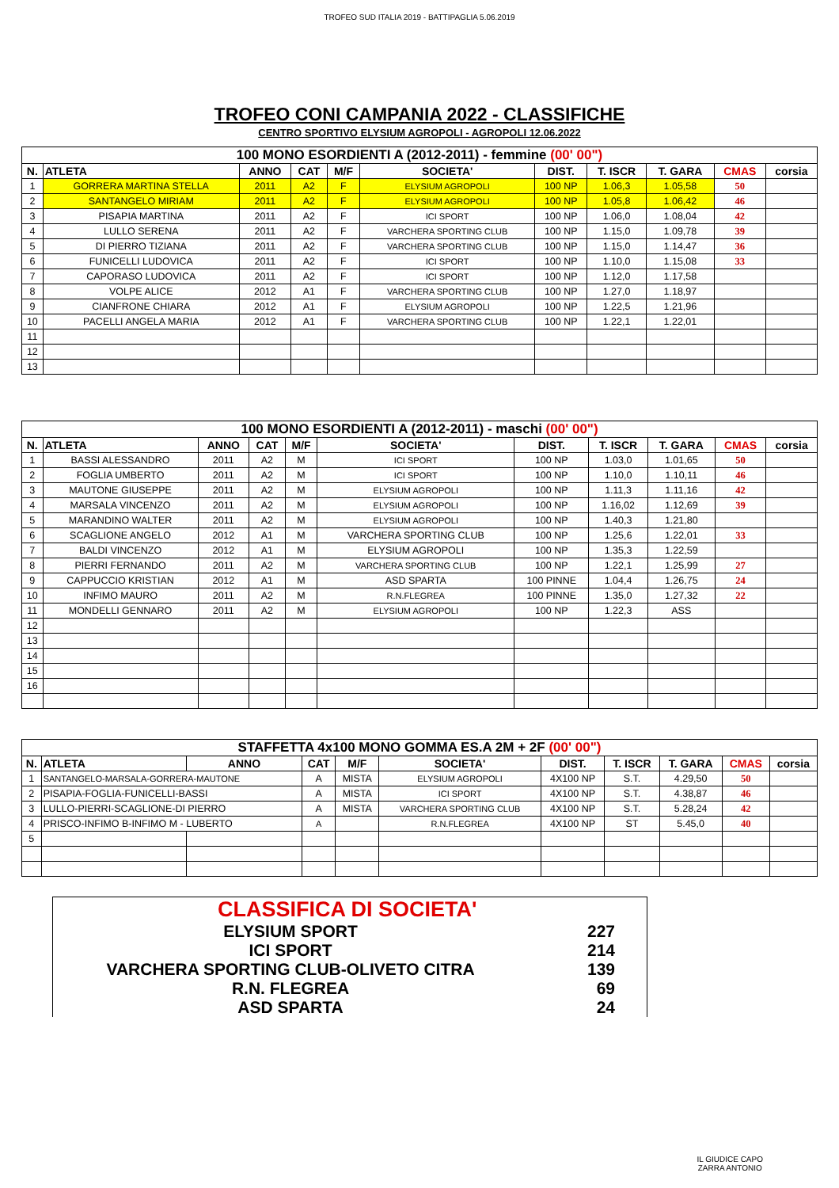TROFEO SUD ITALIA 2019 - BATTIPAGLIA 5.06.2019
TROFEO CONI CAMPANIA 2022 - CLASSIFICHE
CENTRO SPORTIVO ELYSIUM AGROPOLI - AGROPOLI 12.06.2022
| 100 MONO ESORDIENTI A (2012-2011) - femmine (00' 00") | | | | | | | | | | |
| N. | ATLETA | ANNO | CAT | M/F | SOCIETA' | DIST. | T. ISCR | T. GARA | CMAS | corsia |
| 1 | GORRERA MARTINA STELLA | 2011 | A2 | F | ELYSIUM AGROPOLI | 100 NP | 1.06,3 | 1.05,58 | 50 | |
| 2 | SANTANGELO MIRIAM | 2011 | A2 | F | ELYSIUM AGROPOLI | 100 NP | 1.05,8 | 1.06,42 | 46 | |
| 3 | PISAPIA MARTINA | 2011 | A2 | F | ICI SPORT | 100 NP | 1.06,0 | 1.08,04 | 42 | |
| 4 | LULLO SERENA | 2011 | A2 | F | VARCHERA SPORTING CLUB | 100 NP | 1.15,0 | 1.09,78 | 39 | |
| 5 | DI PIERRO TIZIANA | 2011 | A2 | F | VARCHERA SPORTING CLUB | 100 NP | 1.15,0 | 1.14,47 | 36 | |
| 6 | FUNICELLI LUDOVICA | 2011 | A2 | F | ICI SPORT | 100 NP | 1.10,0 | 1.15,08 | 33 | |
| 7 | CAPORASO LUDOVICA | 2011 | A2 | F | ICI SPORT | 100 NP | 1.12,0 | 1.17,58 | | |
| 8 | VOLPE ALICE | 2012 | A1 | F | VARCHERA SPORTING CLUB | 100 NP | 1.27,0 | 1.18,97 | | |
| 9 | CIANFRONE CHIARA | 2012 | A1 | F | ELYSIUM AGROPOLI | 100 NP | 1.22,5 | 1.21,96 | | |
| 10 | PACELLI ANGELA MARIA | 2012 | A1 | F | VARCHERA SPORTING CLUB | 100 NP | 1.22,1 | 1.22,01 | | |
| 11 | | | | | | | | | | |
| 12 | | | | | | | | | | |
| 13 | | | | | | | | | | |
| 100 MONO ESORDIENTI A (2012-2011) - maschi (00' 00") | | | | | | | | | | |
| N. | ATLETA | ANNO | CAT | M/F | SOCIETA' | DIST. | T. ISCR | T. GARA | CMAS | corsia |
| 1 | BASSI ALESSANDRO | 2011 | A2 | M | ICI SPORT | 100 NP | 1.03,0 | 1.01,65 | 50 | |
| 2 | FOGLIA UMBERTO | 2011 | A2 | M | ICI SPORT | 100 NP | 1.10,0 | 1.10,11 | 46 | |
| 3 | MAUTONE GIUSEPPE | 2011 | A2 | M | ELYSIUM AGROPOLI | 100 NP | 1.11,3 | 1.11,16 | 42 | |
| 4 | MARSALA VINCENZO | 2011 | A2 | M | ELYSIUM AGROPOLI | 100 NP | 1.16,02 | 1.12,69 | 39 | |
| 5 | MARANDINO WALTER | 2011 | A2 | M | ELYSIUM AGROPOLI | 100 NP | 1.40,3 | 1.21,80 | | |
| 6 | SCAGLIONE ANGELO | 2012 | A1 | M | VARCHERA SPORTING CLUB | 100 NP | 1.25,6 | 1.22,01 | 33 | |
| 7 | BALDI VINCENZO | 2012 | A1 | M | ELYSIUM AGROPOLI | 100 NP | 1.35,3 | 1.22,59 | | |
| 8 | PIERRI FERNANDO | 2011 | A2 | M | VARCHERA SPORTING CLUB | 100 NP | 1.22,1 | 1.25,99 | 27 | |
| 9 | CAPPUCCIO KRISTIAN | 2012 | A1 | M | ASD SPARTA | 100 PINNE | 1.04,4 | 1.26,75 | 24 | |
| 10 | INFIMO MAURO | 2011 | A2 | M | R.N.FLEGREA | 100 PINNE | 1.35,0 | 1.27,32 | 22 | |
| 11 | MONDELLI GENNARO | 2011 | A2 | M | ELYSIUM AGROPOLI | 100 NP | 1.22,3 | ASS | | |
| 12 | | | | | | | | | | |
| 13 | | | | | | | | | | |
| 14 | | | | | | | | | | |
| 15 | | | | | | | | | | |
| 16 | | | | | | | | | | |
| STAFFETTA 4x100 MONO GOMMA ES.A 2M + 2F (00' 00") | | | | | | | | | | |
| N. | ATLETA | ANNO | CAT | M/F | SOCIETA' | DIST. | T. ISCR | T. GARA | CMAS | corsia |
| 1 | SANTANGELO-MARSALA-GORRERA-MAUTONE | | A | MISTA | ELYSIUM AGROPOLI | 4X100 NP | S.T. | 4.29,50 | 50 | |
| 2 | PISAPIA-FOGLIA-FUNICELLI-BASSI | | A | MISTA | ICI SPORT | 4X100 NP | S.T. | 4.38,87 | 46 | |
| 3 | LULLO-PIERRI-SCAGLIONE-DI PIERRO | | A | MISTA | VARCHERA SPORTING CLUB | 4X100 NP | S.T. | 5.28,24 | 42 | |
| 4 | PRISCO-INFIMO B-INFIMO M - LUBERTO | | A | | R.N.FLEGREA | 4X100 NP | ST | 5.45,0 | 40 | |
| 5 | | | | | | | | | | |
CLASSIFICA DI SOCIETA'
ELYSIUM SPORT 227
ICI SPORT 214
VARCHERA SPORTING CLUB-OLIVETO CITRA 139
R.N. FLEGREA 69
ASD SPARTA 24
IL GIUDICE CAPO
ZARRA ANTONIO